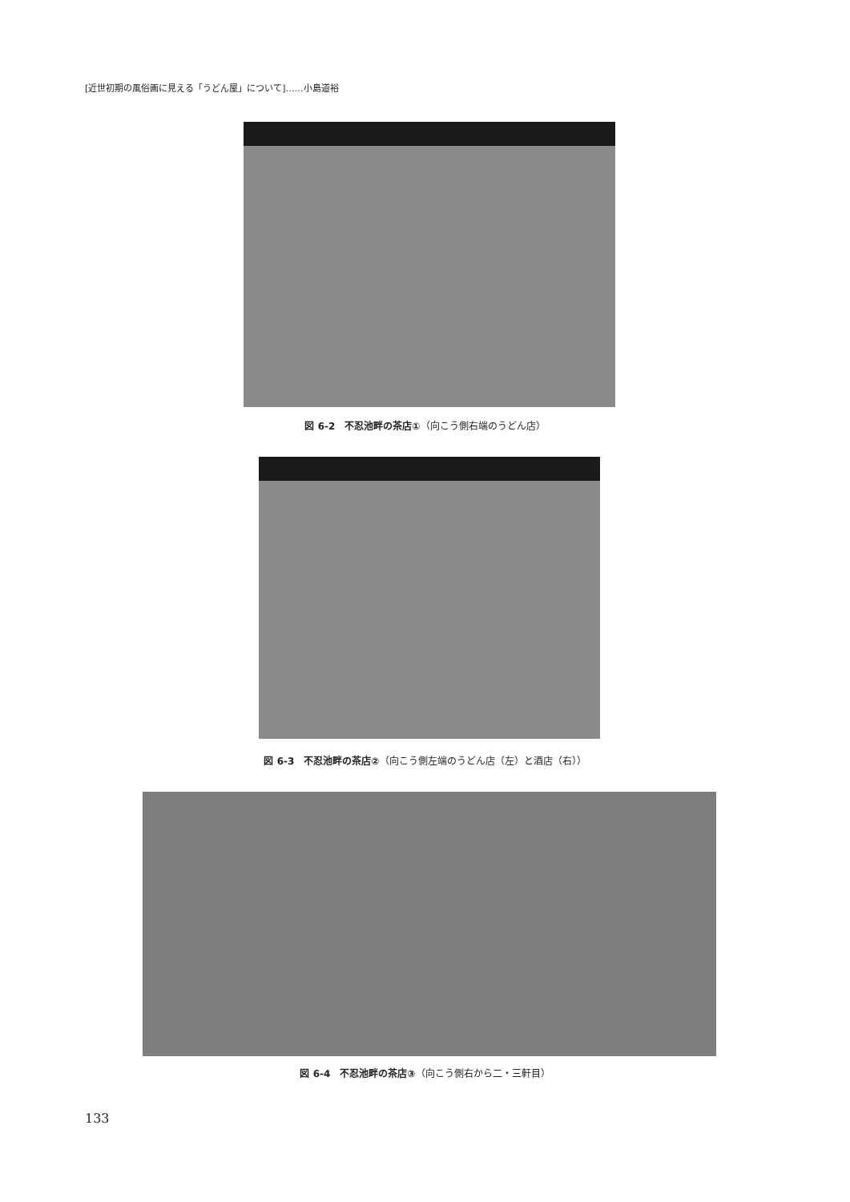[近世初期の風俗画に見える「うどん屋」について]……小島道裕
図 6-2　不忍池畔の茶店①（向こう側右端のうどん店）
図 6-3　不忍池畔の茶店②（向こう側左端のうどん店（左）と酒店（右））
図 6-4　不忍池畔の茶店③（向こう側右から二・三軒目）
133